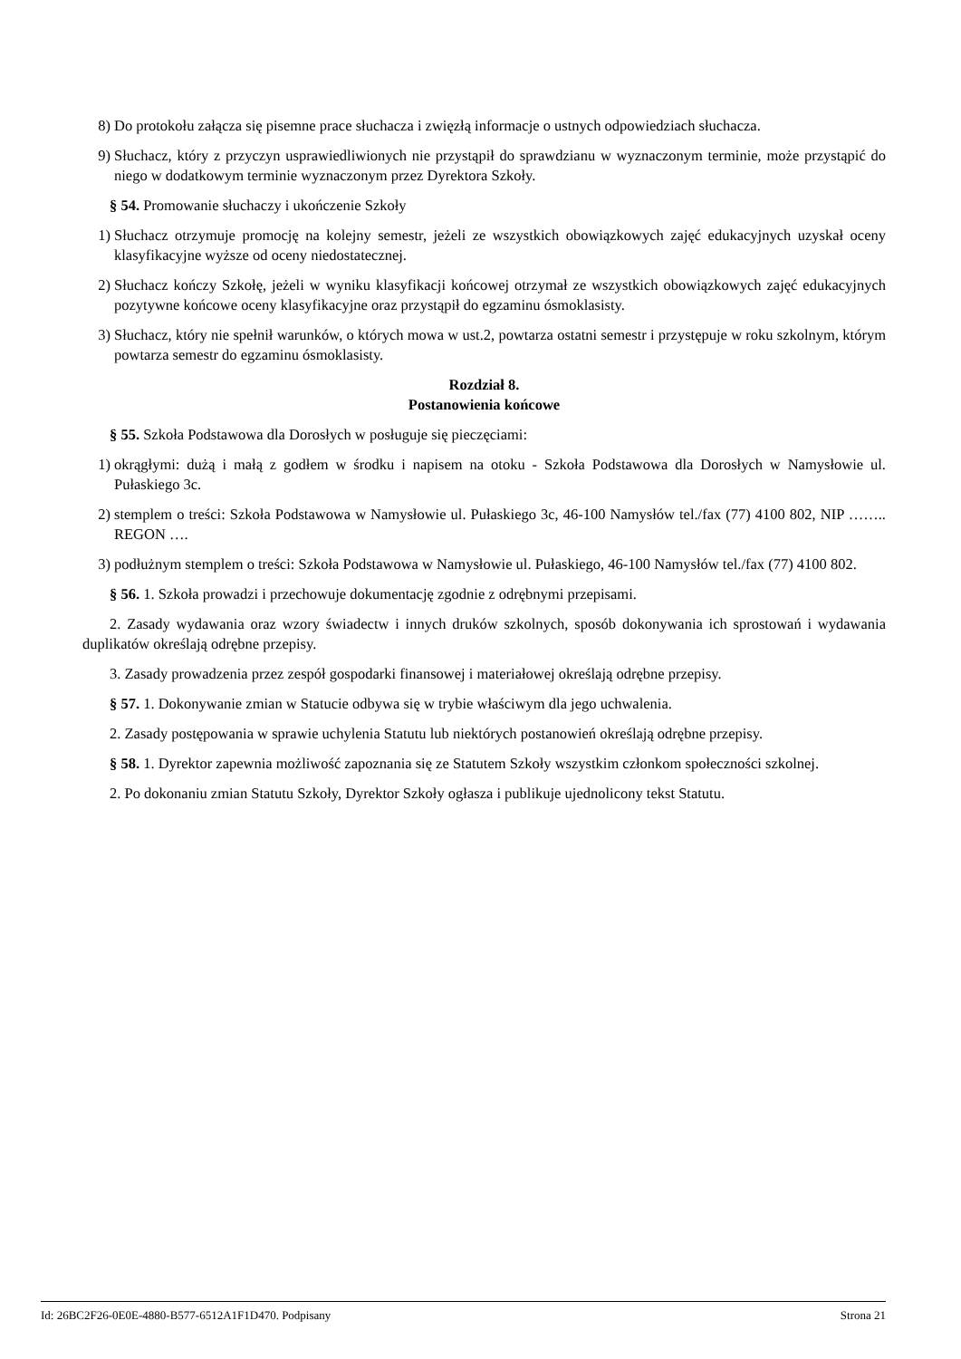8) Do protokołu załącza się pisemne prace słuchacza i zwięzłą informacje o ustnych odpowiedziach słuchacza.
9) Słuchacz, który z przyczyn usprawiedliwionych nie przystąpił do sprawdzianu w wyznaczonym terminie, może przystąpić do niego w dodatkowym terminie wyznaczonym przez Dyrektora Szkoły.
§ 54. Promowanie słuchaczy i ukończenie Szkoły
1) Słuchacz otrzymuje promocję na kolejny semestr, jeżeli ze wszystkich obowiązkowych zajęć edukacyjnych uzyskał oceny klasyfikacyjne wyższe od oceny niedostatecznej.
2) Słuchacz kończy Szkołę, jeżeli w wyniku klasyfikacji końcowej otrzymał ze wszystkich obowiązkowych zajęć edukacyjnych pozytywne końcowe oceny klasyfikacyjne oraz przystąpił do egzaminu ósmoklasisty.
3) Słuchacz, który nie spełnił warunków, o których mowa w ust.2, powtarza ostatni semestr i przystępuje w roku szkolnym, którym powtarza semestr do egzaminu ósmoklasisty.
Rozdział 8.
Postanowienia końcowe
§ 55. Szkoła Podstawowa dla Dorosłych w posługuje się pieczęciami:
1) okrągłymi: dużą i małą z godłem w środku i napisem na otoku - Szkoła Podstawowa dla Dorosłych w Namysłowie ul. Pułaskiego 3c.
2) stemplem o treści: Szkoła Podstawowa w Namysłowie ul. Pułaskiego 3c, 46-100 Namysłów tel./fax (77) 4100 802, NIP …….. REGON ….
3) podłużnym stemplem o treści: Szkoła Podstawowa w Namysłowie ul. Pułaskiego, 46-100 Namysłów tel./fax (77) 4100 802.
§ 56. 1. Szkoła prowadzi i przechowuje dokumentację zgodnie z odrębnymi przepisami.
2. Zasady wydawania oraz wzory świadectw i innych druków szkolnych, sposób dokonywania ich sprostowań i wydawania duplikatów określają odrębne przepisy.
3. Zasady prowadzenia przez zespół gospodarki finansowej i materiałowej określają odrębne przepisy.
§ 57. 1. Dokonywanie zmian w Statucie odbywa się w trybie właściwym dla jego uchwalenia.
2. Zasady postępowania w sprawie uchylenia Statutu lub niektórych postanowień określają odrębne przepisy.
§ 58. 1. Dyrektor zapewnia możliwość zapoznania się ze Statutem Szkoły wszystkim członkom społeczności szkolnej.
2. Po dokonaniu zmian Statutu Szkoły, Dyrektor Szkoły ogłasza i publikuje ujednolicony tekst Statutu.
Id: 26BC2F26-0E0E-4880-B577-6512A1F1D470. Podpisany Strona 21